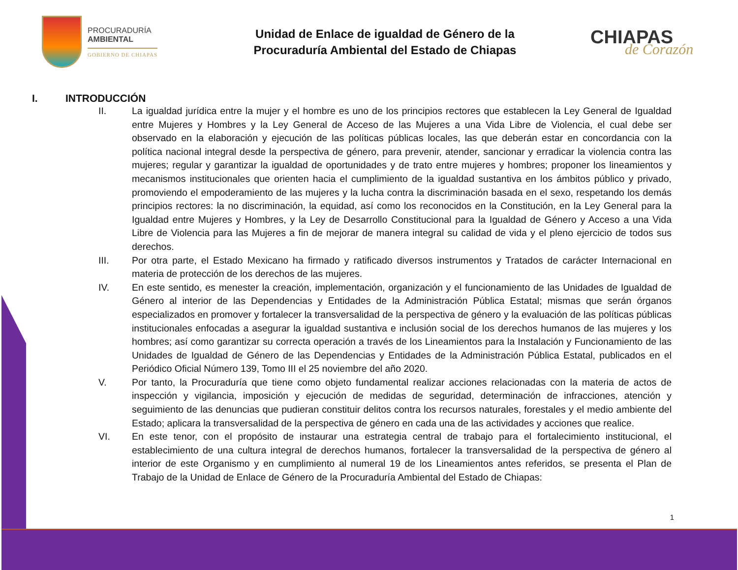PROCURADURÍA
AMBIENTAL
GOBIERNO DE CHIAPAS
Unidad de Enlace de igualdad de Género de la
Procuraduría Ambiental del Estado de Chiapas
CHIAPAS
de Corazón
I. INTRODUCCIÓN
II. La igualdad jurídica entre la mujer y el hombre es uno de los principios rectores que establecen la Ley General de Igualdad entre Mujeres y Hombres y la Ley General de Acceso de las Mujeres a una Vida Libre de Violencia, el cual debe ser observado en la elaboración y ejecución de las políticas públicas locales, las que deberán estar en concordancia con la política nacional integral desde la perspectiva de género, para prevenir, atender, sancionar y erradicar la violencia contra las mujeres; regular y garantizar la igualdad de oportunidades y de trato entre mujeres y hombres; proponer los lineamientos y mecanismos institucionales que orienten hacia el cumplimiento de la igualdad sustantiva en los ámbitos público y privado, promoviendo el empoderamiento de las mujeres y la lucha contra la discriminación basada en el sexo, respetando los demás principios rectores: la no discriminación, la equidad, así como los reconocidos en la Constitución, en la Ley General para la Igualdad entre Mujeres y Hombres, y la Ley de Desarrollo Constitucional para la Igualdad de Género y Acceso a una Vida Libre de Violencia para las Mujeres a fin de mejorar de manera integral su calidad de vida y el pleno ejercicio de todos sus derechos.
III. Por otra parte, el Estado Mexicano ha firmado y ratificado diversos instrumentos y Tratados de carácter Internacional en materia de protección de los derechos de las mujeres.
IV. En este sentido, es menester la creación, implementación, organización y el funcionamiento de las Unidades de Igualdad de Género al interior de las Dependencias y Entidades de la Administración Pública Estatal; mismas que serán órganos especializados en promover y fortalecer la transversalidad de la perspectiva de género y la evaluación de las políticas públicas institucionales enfocadas a asegurar la igualdad sustantiva e inclusión social de los derechos humanos de las mujeres y los hombres; así como garantizar su correcta operación a través de los Lineamientos para la Instalación y Funcionamiento de las Unidades de Igualdad de Género de las Dependencias y Entidades de la Administración Pública Estatal, publicados en el Periódico Oficial Número 139, Tomo III el 25 noviembre del año 2020.
V. Por tanto, la Procuraduría que tiene como objeto fundamental realizar acciones relacionadas con la materia de actos de inspección y vigilancia, imposición y ejecución de medidas de seguridad, determinación de infracciones, atención y seguimiento de las denuncias que pudieran constituir delitos contra los recursos naturales, forestales y el medio ambiente del Estado; aplicara la transversalidad de la perspectiva de género en cada una de las actividades y acciones que realice.
VI. En este tenor, con el propósito de instaurar una estrategia central de trabajo para el fortalecimiento institucional, el establecimiento de una cultura integral de derechos humanos, fortalecer la transversalidad de la perspectiva de género al interior de este Organismo y en cumplimiento al numeral 19 de los Lineamientos antes referidos, se presenta el Plan de Trabajo de la Unidad de Enlace de Género de la Procuraduría Ambiental del Estado de Chiapas:
1